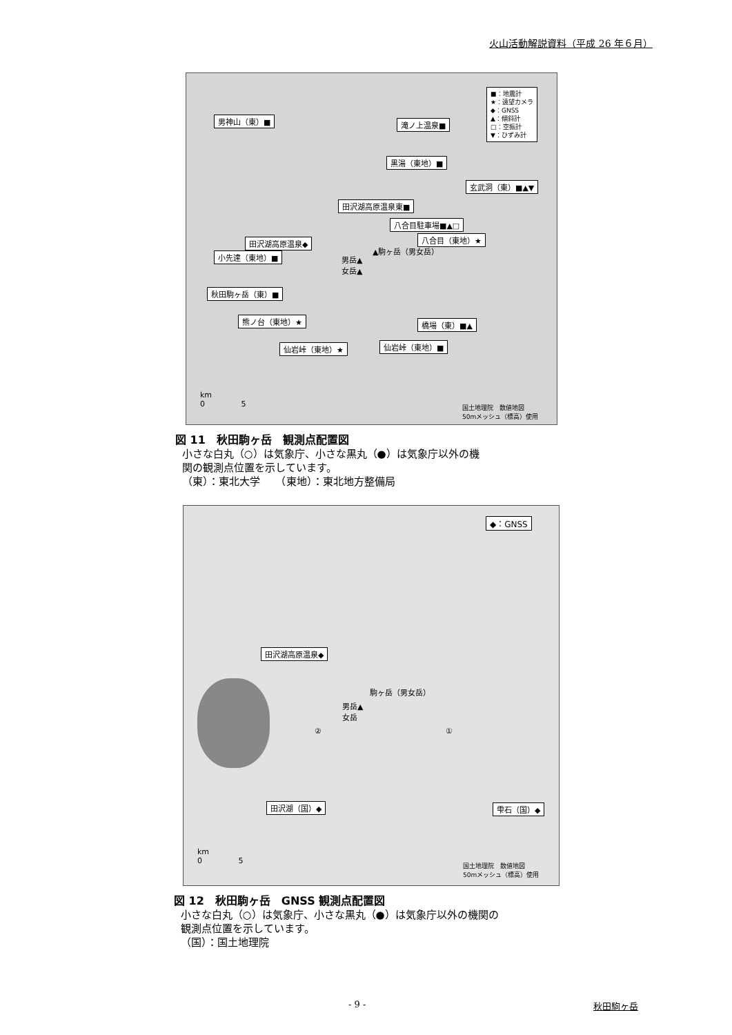火山活動解説資料（平成 26 年６月）
■：地震計
★：遠望カメラ
◆：GNSS
▲：傾斜計
□：空振計
▼：ひずみ計
男神山（東）■ 滝ノ上温泉■
黒湯（東地）■
玄武洞（東）■▲▼
田沢湖高原温泉東■
八合目駐車場■▲□
田沢湖高原温泉◆ 八合目（東地）★
▲駒ヶ岳（男女岳）
小先達（東地）■
男岳▲
女岳▲
秋田駒ヶ岳（東）■
熊ノ台（東地）★ 橋場（東）■▲
仙岩峠（東地）★ 仙岩峠（東地）■
km
0 5
国土地理院　数値地図
50mメッシュ（標高）使用
図 11　秋田駒ヶ岳　観測点配置図
小さな白丸（○）は気象庁、小さな黒丸（●）は気象庁以外の機
関の観測点位置を示しています。
（東）：東北大学　　（東地）：東北地方整備局
◆：GNSS
田沢湖高原温泉◆
駒ヶ岳（男女岳）
男岳▲
女岳
② ①
田沢湖（国）◆ 雫石（国）◆
km
0 5
国土地理院　数値地図
50mメッシュ（標高）使用
図 12　秋田駒ヶ岳　GNSS 観測点配置図
小さな白丸（○）は気象庁、小さな黒丸（●）は気象庁以外の機関の
観測点位置を示しています。
（国）：国土地理院
- 9 - 秋田駒ヶ岳